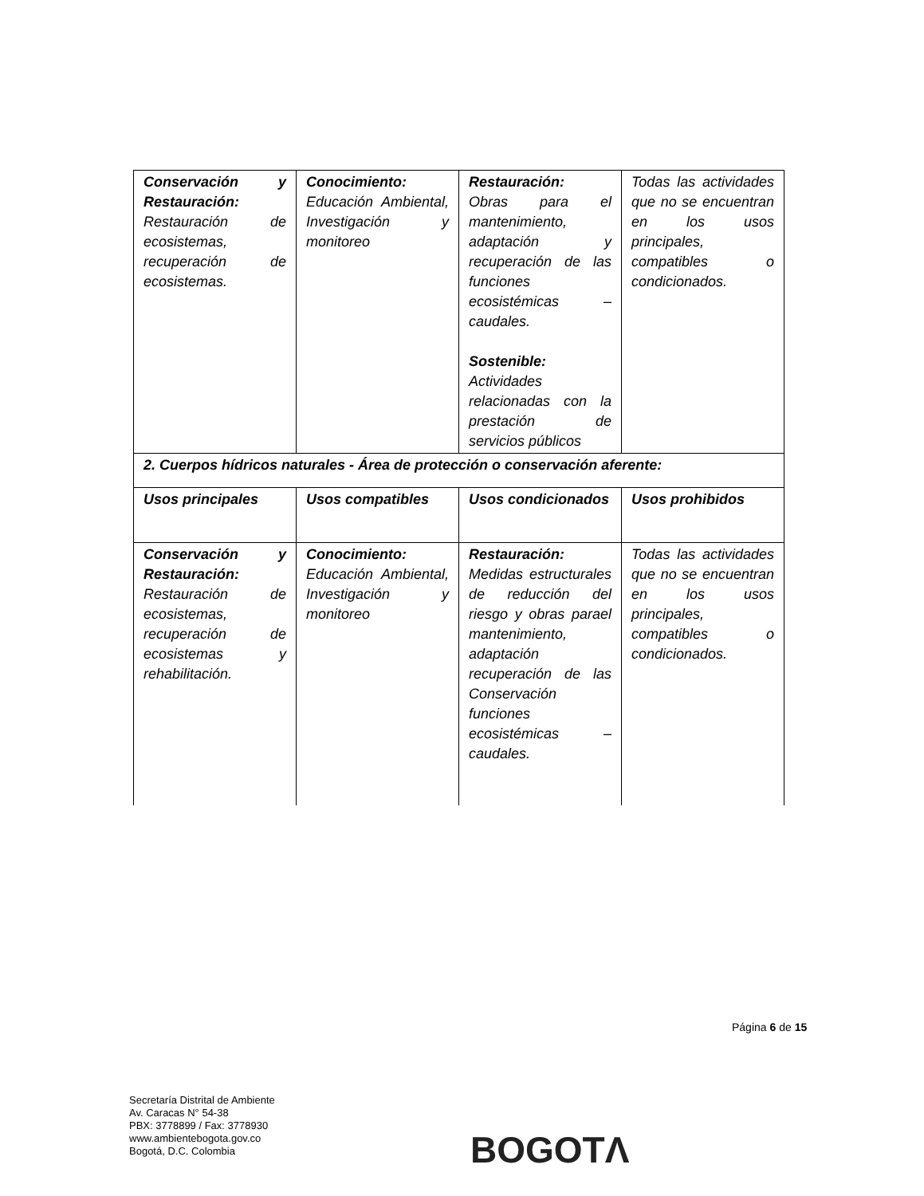| Conservación y Restauración: Restauración de ecosistemas, recuperación de ecosistemas. | Conocimiento: Educación Ambiental, Investigación y monitoreo | Restauración: Obras para el mantenimiento, adaptación y recuperación de las funciones ecosistémicas – caudales. Sostenible: Actividades relacionadas con la prestación de servicios públicos | Todas las actividades que no se encuentran en los usos principales, compatibles o condicionados. |
| 2. Cuerpos hídricos naturales - Área de protección o conservación aferente: | | | |
| Usos principales | Usos compatibles | Usos condicionados | Usos prohibidos |
| Conservación y Restauración: Restauración de ecosistemas, recuperación de ecosistemas y rehabilitación. | Conocimiento: Educación Ambiental, Investigación y monitoreo | Restauración: Medidas estructurales de reducción del riesgo y obras parael mantenimiento, adaptación recuperación de las Conservación funciones ecosistémicas – caudales. | Todas las actividades que no se encuentran en los usos principales, compatibles o condicionados. |
Página 6 de 15
Secretaría Distrital de Ambiente
Av. Caracas N° 54-38
PBX: 3778899 / Fax: 3778930
www.ambientebogota.gov.co
Bogotá, D.C. Colombia
BOGOTΛ